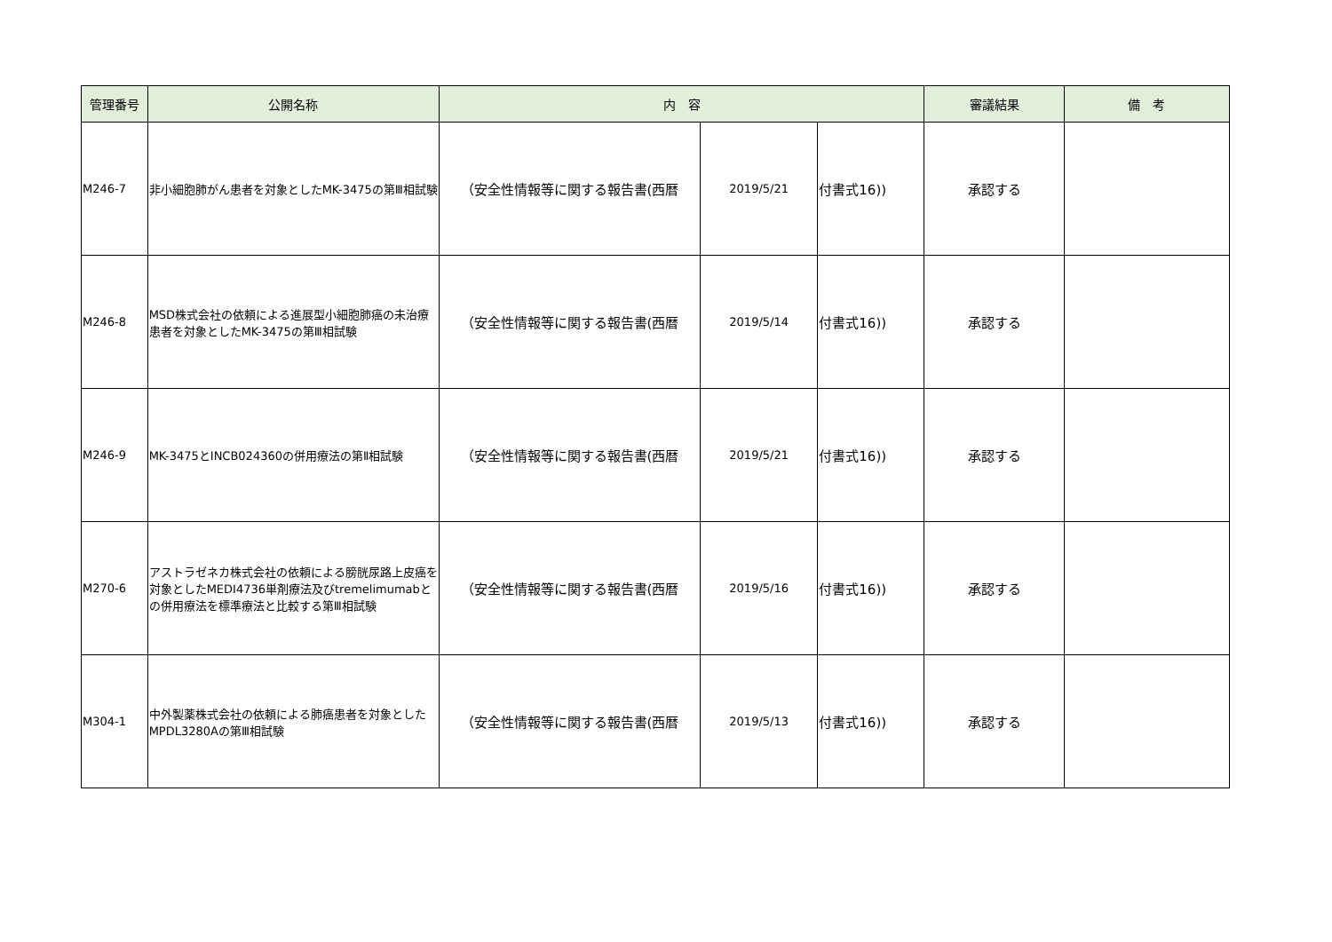| 管理番号 | 公開名称 | 内 容 | | | 審議結果 | 備 考 |
| --- | --- | --- | --- | --- | --- | --- |
| M246-7 | 非小細胞肺がん患者を対象としたMK-3475の第Ⅲ相試験 | （安全性情報等に関する報告書(西暦 | 2019/5/21 | 付書式16)) | 承認する | |
| M246-8 | MSD株式会社の依頼による進展型小細胞肺癌の未治療患者を対象としたMK-3475の第Ⅲ相試験 | （安全性情報等に関する報告書(西暦 | 2019/5/14 | 付書式16)) | 承認する | |
| M246-9 | MK-3475とINCB024360の併用療法の第Ⅱ相試験 | （安全性情報等に関する報告書(西暦 | 2019/5/21 | 付書式16)) | 承認する | |
| M270-6 | アストラゼネカ株式会社の依頼による膀胱尿路上皮癌を対象としたMEDI4736単剤療法及びtremelimumabとの併用療法を標準療法と比較する第Ⅲ相試験 | （安全性情報等に関する報告書(西暦 | 2019/5/16 | 付書式16)) | 承認する | |
| M304-1 | 中外製薬株式会社の依頼による肺癌患者を対象としたMPDL3280Aの第Ⅲ相試験 | （安全性情報等に関する報告書(西暦 | 2019/5/13 | 付書式16)) | 承認する | |